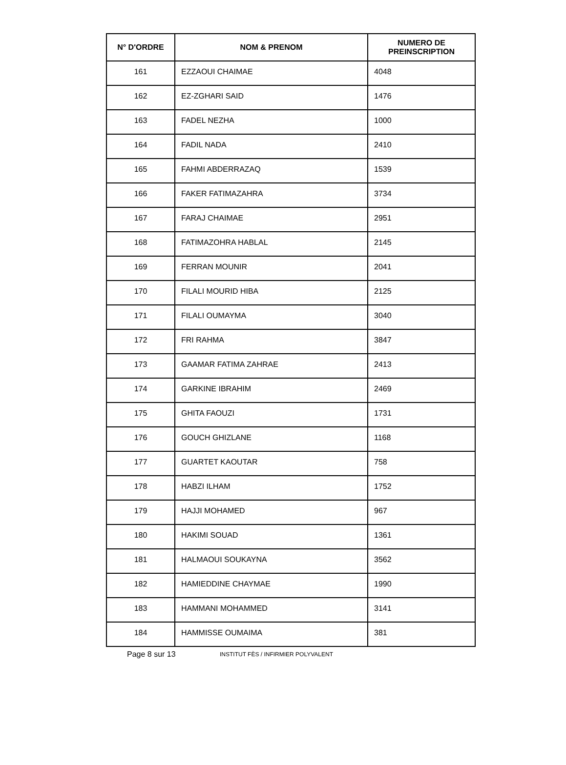| N° D'ORDRE | NOM & PRENOM | NUMERO DE PREINSCRIPTION |
| --- | --- | --- |
| 161 | EZZAOUI CHAIMAE | 4048 |
| 162 | EZ-ZGHARI SAID | 1476 |
| 163 | FADEL NEZHA | 1000 |
| 164 | FADIL NADA | 2410 |
| 165 | FAHMI ABDERRAZAQ | 1539 |
| 166 | FAKER FATIMAZAHRA | 3734 |
| 167 | FARAJ CHAIMAE | 2951 |
| 168 | FATIMAZOHRA HABLAL | 2145 |
| 169 | FERRAN MOUNIR | 2041 |
| 170 | FILALI MOURID HIBA | 2125 |
| 171 | FILALI OUMAYMA | 3040 |
| 172 | FRI RAHMA | 3847 |
| 173 | GAAMAR FATIMA ZAHRAE | 2413 |
| 174 | GARKINE IBRAHIM | 2469 |
| 175 | GHITA FAOUZI | 1731 |
| 176 | GOUCH GHIZLANE | 1168 |
| 177 | GUARTET KAOUTAR | 758 |
| 178 | HABZI ILHAM | 1752 |
| 179 | HAJJI MOHAMED | 967 |
| 180 | HAKIMI SOUAD | 1361 |
| 181 | HALMAOUI SOUKAYNA | 3562 |
| 182 | HAMIEDDINE CHAYMAE | 1990 |
| 183 | HAMMANI MOHAMMED | 3141 |
| 184 | HAMMISSE OUMAIMA | 381 |
Page 8 sur 13 INSTITUT FÈS / INFIRMIER POLYVALENT